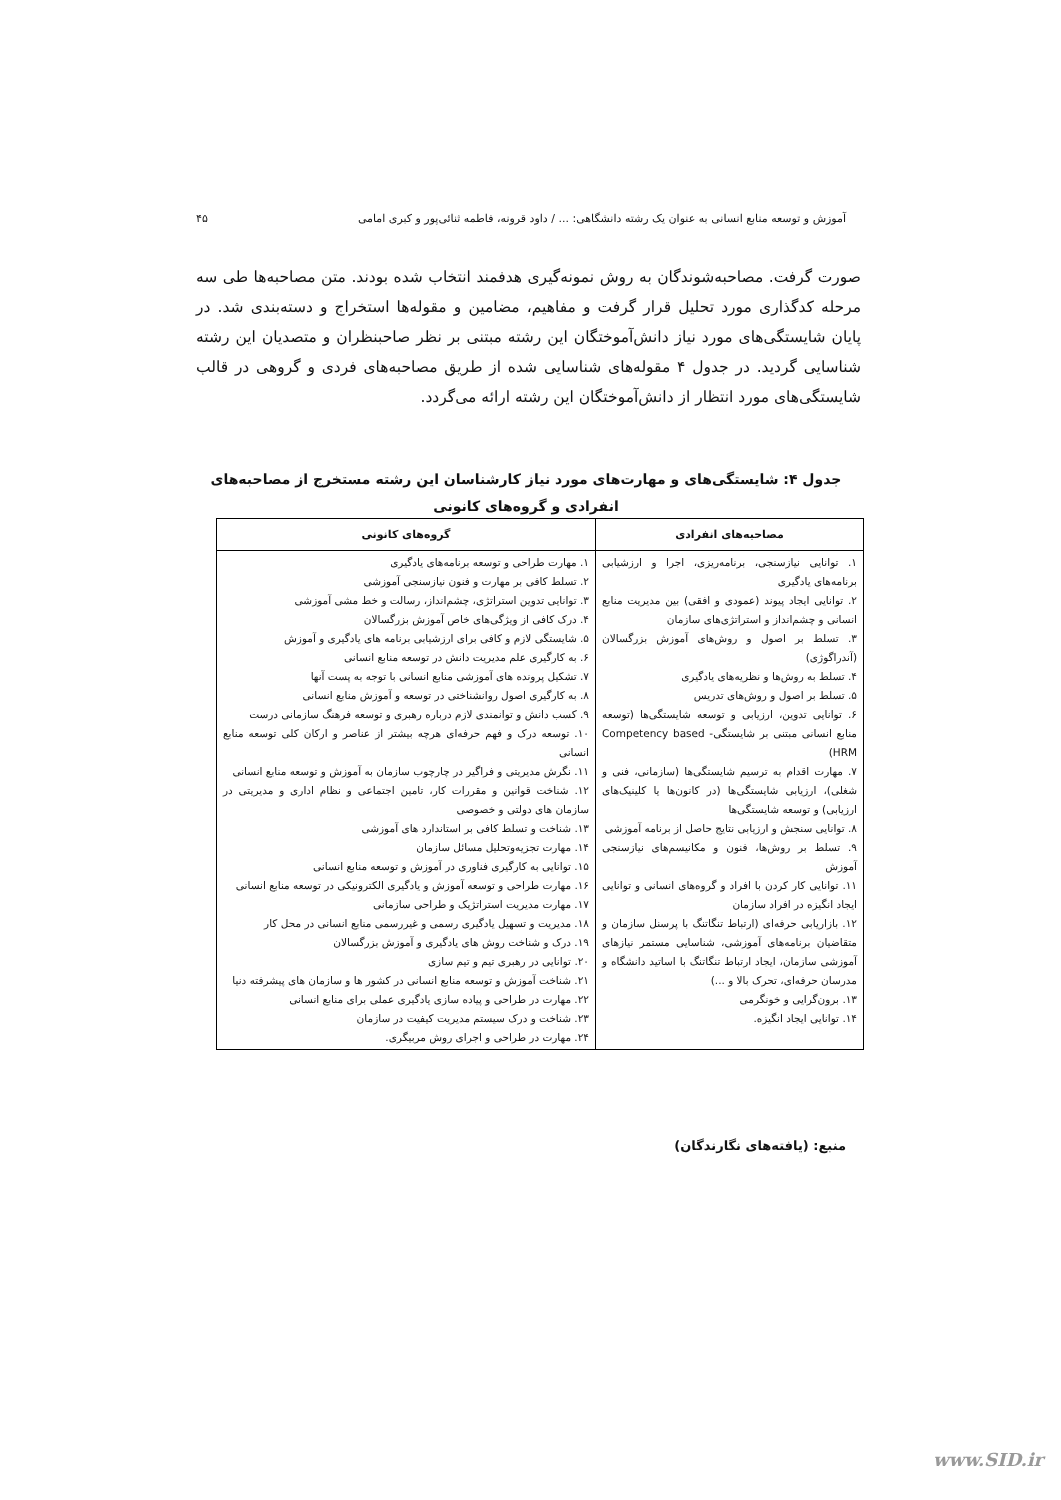آموزش و توسعه منابع انسانی به عنوان یک رشته دانشگاهی: ... / داود قرونه، فاطمه ثنائی‌پور و کبری امامی ۴۵
صورت گرفت. مصاحبه‌شوندگان به روش نمونه‌گیری هدفمند انتخاب شده بودند. متن مصاحبه‌ها طی سه مرحله کدگذاری مورد تحلیل قرار گرفت و مفاهیم، مضامین و مقوله‌ها استخراج و دسته‌بندی شد. در پایان شایستگی‌های مورد نیاز دانش‌آموختگان این رشته مبتنی بر نظر صاحبنظران و متصدیان این رشته شناسایی گردید. در جدول ۴ مقوله‌های شناسایی شده از طریق مصاحبه‌های فردی و گروهی در قالب شایستگی‌های مورد انتظار از دانش‌آموختگان این رشته ارائه می‌گردد.
جدول ۴: شایستگی‌های و مهارت‌های مورد نیاز کارشناسان این رشته مستخرج از مصاحبه‌های انفرادی و گروه‌های کانونی
| مصاحبه‌های انفرادی | گروه‌های کانونی |
| --- | --- |
| ۱. توانایی نیازسنجی، برنامه‌ریزی، اجرا و ارزشیابی برنامه‌های یادگیری ۲. توانایی ایجاد پیوند (عمودی و افقی) بین مدیریت منابع انسانی و چشم‌انداز و استراتژی‌های سازمان ۳. تسلط بر اصول و روش‌های آموزش بزرگسالان (آندراگوژی) ۴. تسلط به روش‌ها و نظریه‌های یادگیری ۵. تسلط بر اصول و روش‌های تدریس ۶. توانایی تدوین، ارزیابی و توسعه شایستگی‌ها (توسعه منابع انسانی مبتنی بر شایستگی- Competency based HRM) ۷. مهارت اقدام به ترسیم شایستگی‌ها (سازمانی، فنی و شغلی)، ارزیابی شایستگی‌ها (در کانون‌ها یا کلینیک‌های ارزیابی) و توسعه شایستگی‌ها ۸. توانایی سنجش و ارزیابی نتایج حاصل از برنامه آموزشی ۹. تسلط بر روش‌ها، فنون و مکانیسم‌های نیازسنجی آموزش ۱۱. توانایی کار کردن با افراد و گروه‌های انسانی و توانایی ایجاد انگیزه در افراد سازمان ۱۲. بازاریابی حرفه‌ای (ارتباط تنگاتنگ با پرسنل سازمان و متقاضیان برنامه‌های آموزشی، شناسایی مستمر نیازهای آموزشی سازمان، ایجاد ارتباط تنگاتنگ با اساتید دانشگاه و مدرسان حرفه‌ای، تحرک بالا و ...) ۱۳. برون‌گرایی و خونگرمی ۱۴. توانایی ایجاد انگیزه. | ۱. مهارت طراحی و توسعه برنامه‌های یادگیری ۲. تسلط کافی بر مهارت و فنون نیازسنجی آموزشی ۳. توانایی تدوین استراتژی، چشم‌انداز، رسالت و خط مشی آموزشی ۴. درک کافی از ویژگی‌های خاص آموزش بزرگسالان ۵. شایستگی لازم و کافی برای ارزشیابی برنامه های یادگیری و آموزش ۶. به کارگیری علم مدیریت دانش در توسعه منابع انسانی ۷. تشکیل پرونده های آموزشی منابع انسانی با توجه به پست آنها ۸. به کارگیری اصول روانشناختی در توسعه و آموزش منابع انسانی ۹. کسب دانش و توانمندی لازم درباره رهبری و توسعه فرهنگ سازمانی درست ۱۰. توسعه درک و فهم حرفه‌ای هرچه بیشتر از عناصر و ارکان کلی توسعه منابع انسانی ۱۱. نگرش مدیریتی و فراگیر در چارچوب سازمان به آموزش و توسعه منابع انسانی ۱۲. شناخت قوانین و مقررات کار، تامین اجتماعی و نظام اداری و مدیریتی در سازمان های دولتی و خصوصی ۱۳. شناخت و تسلط کافی بر استاندارد های آموزشی ۱۴. مهارت تجزیه‌وتحلیل مسائل سازمان ۱۵. توانایی به کارگیری فناوری در آموزش و توسعه منابع انسانی ۱۶. مهارت طراحی و توسعه آموزش و یادگیری الکترونیکی در توسعه منابع انسانی ۱۷. مهارت مدیریت استراتژیک و طراحی سازمانی ۱۸. مدیریت و تسهیل یادگیری رسمی و غیررسمی منابع انسانی در محل کار ۱۹. درک و شناخت روش های یادگیری و آموزش بزرگسالان ۲۰. توانایی در رهبری تیم و تیم سازی ۲۱. شناخت آموزش و توسعه منابع انسانی در کشور ها و سازمان های پیشرفته دنیا ۲۲. مهارت در طراحی و پیاده سازی یادگیری عملی برای منابع انسانی ۲۳. شناخت و درک سیستم مدیریت کیفیت در سازمان ۲۴. مهارت در طراحی و اجرای روش مربیگری. |
منبع: (یافته‌های نگارندگان)
www.SID.ir